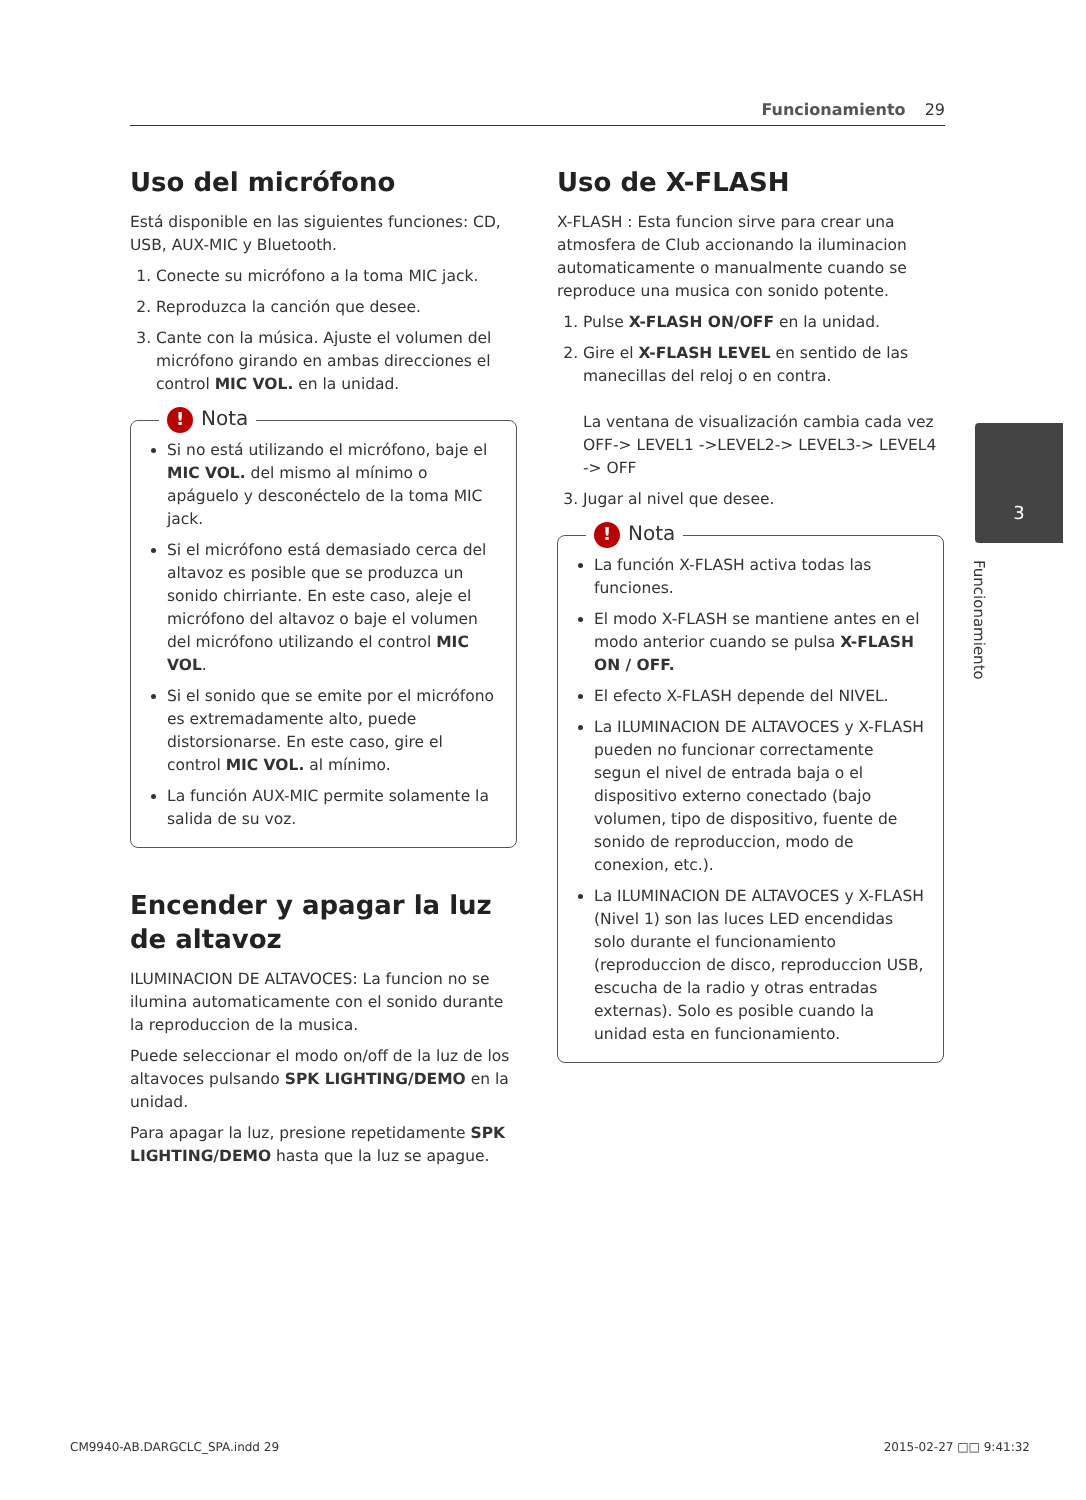Funcionamiento 29
3
Funcionamiento
Uso del micrófono
Está disponible en las siguientes funciones: CD, USB, AUX-MIC y Bluetooth.
1. Conecte su micrófono a la toma MIC jack.
2. Reproduzca la canción que desee.
3. Cante con la música. Ajuste el volumen del micrófono girando en ambas direcciones el control MIC VOL. en la unidad.
! Nota
Si no está utilizando el micrófono, baje el MIC VOL. del mismo al mínimo o apáguelo y desconéctelo de la toma MIC jack.
Si el micrófono está demasiado cerca del altavoz es posible que se produzca un sonido chirriante. En este caso, aleje el micrófono del altavoz o baje el volumen del micrófono utilizando el control MIC VOL.
Si el sonido que se emite por el micrófono es extremadamente alto, puede distorsionarse. En este caso, gire el control MIC VOL. al mínimo.
La función AUX-MIC permite solamente la salida de su voz.
Encender y apagar la luz de altavoz
ILUMINACION DE ALTAVOCES: La funcion no se ilumina automaticamente con el sonido durante la reproduccion de la musica.
Puede seleccionar el modo on/off de la luz de los altavoces pulsando SPK LIGHTING/DEMO en la unidad.
Para apagar la luz, presione repetidamente SPK LIGHTING/DEMO hasta que la luz se apague.
Uso de X-FLASH
X-FLASH : Esta funcion sirve para crear una atmosfera de Club accionando la iluminacion automaticamente o manualmente cuando se reproduce una musica con sonido potente.
1. Pulse X-FLASH ON/OFF en la unidad.
2. Gire el X-FLASH LEVEL en sentido de las manecillas del reloj o en contra.
La ventana de visualización cambia cada vez OFF-> LEVEL1 ->LEVEL2-> LEVEL3-> LEVEL4 -> OFF
3. Jugar al nivel que desee.
! Nota
La función X-FLASH activa todas las funciones.
El modo X-FLASH se mantiene antes en el modo anterior cuando se pulsa X-FLASH ON / OFF.
El efecto X-FLASH depende del NIVEL.
La ILUMINACION DE ALTAVOCES y X-FLASH pueden no funcionar correctamente segun el nivel de entrada baja o el dispositivo externo conectado (bajo volumen, tipo de dispositivo, fuente de sonido de reproduccion, modo de conexion, etc.).
La ILUMINACION DE ALTAVOCES y X-FLASH (Nivel 1) son las luces LED encendidas solo durante el funcionamiento (reproduccion de disco, reproduccion USB, escucha de la radio y otras entradas externas). Solo es posible cuando la unidad esta en funcionamiento.
CM9940-AB.DARGCLC_SPA.indd 29 2015-02-27 □□ 9:41:32